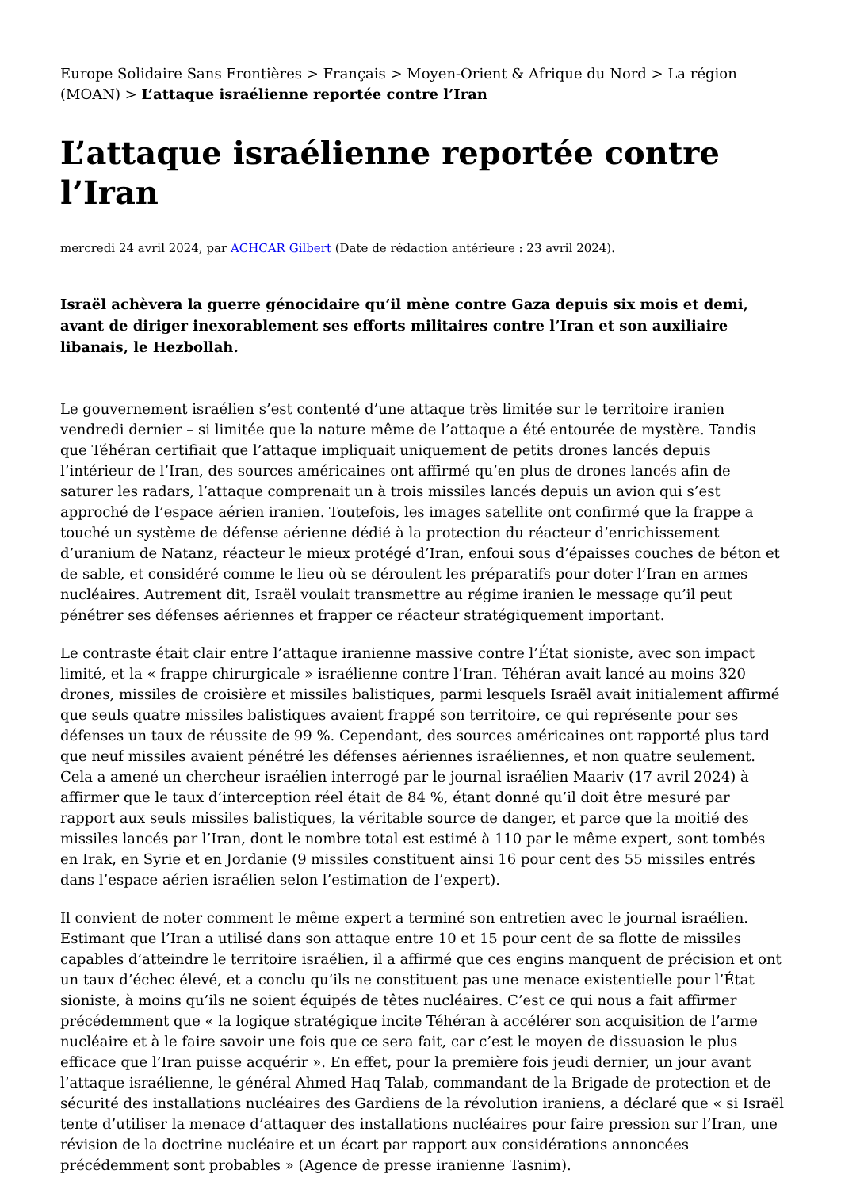Europe Solidaire Sans Frontières > Français > Moyen-Orient & Afrique du Nord > La région (MOAN) > L’attaque israélienne reportée contre l’Iran
L’attaque israélienne reportée contre l’Iran
mercredi 24 avril 2024, par ACHCAR Gilbert (Date de rédaction antérieure : 23 avril 2024).
Israël achèvera la guerre génocidaire qu’il mène contre Gaza depuis six mois et demi, avant de diriger inexorablement ses efforts militaires contre l’Iran et son auxiliaire libanais, le Hezbollah.
Le gouvernement israélien s’est contenté d’une attaque très limitée sur le territoire iranien vendredi dernier – si limitée que la nature même de l’attaque a été entourée de mystère. Tandis que Téhéran certifiait que l’attaque impliquait uniquement de petits drones lancés depuis l’intérieur de l’Iran, des sources américaines ont affirmé qu’en plus de drones lancés afin de saturer les radars, l’attaque comprenait un à trois missiles lancés depuis un avion qui s’est approché de l’espace aérien iranien. Toutefois, les images satellite ont confirmé que la frappe a touché un système de défense aérienne dédié à la protection du réacteur d’enrichissement d’uranium de Natanz, réacteur le mieux protégé d’Iran, enfoui sous d’épaisses couches de béton et de sable, et considéré comme le lieu où se déroulent les préparatifs pour doter l’Iran en armes nucléaires. Autrement dit, Israël voulait transmettre au régime iranien le message qu’il peut pénétrer ses défenses aériennes et frapper ce réacteur stratégiquement important.
Le contraste était clair entre l’attaque iranienne massive contre l’État sioniste, avec son impact limité, et la « frappe chirurgicale » israélienne contre l’Iran. Téhéran avait lancé au moins 320 drones, missiles de croisière et missiles balistiques, parmi lesquels Israël avait initialement affirmé que seuls quatre missiles balistiques avaient frappé son territoire, ce qui représente pour ses défenses un taux de réussite de 99 %. Cependant, des sources américaines ont rapporté plus tard que neuf missiles avaient pénétré les défenses aériennes israéliennes, et non quatre seulement. Cela a amené un chercheur israélien interrogé par le journal israélien Maariv (17 avril 2024) à affirmer que le taux d’interception réel était de 84 %, étant donné qu’il doit être mesuré par rapport aux seuls missiles balistiques, la véritable source de danger, et parce que la moitié des missiles lancés par l’Iran, dont le nombre total est estimé à 110 par le même expert, sont tombés en Irak, en Syrie et en Jordanie (9 missiles constituent ainsi 16 pour cent des 55 missiles entrés dans l’espace aérien israélien selon l’estimation de l’expert).
Il convient de noter comment le même expert a terminé son entretien avec le journal israélien. Estimant que l’Iran a utilisé dans son attaque entre 10 et 15 pour cent de sa flotte de missiles capables d’atteindre le territoire israélien, il a affirmé que ces engins manquent de précision et ont un taux d’échec élevé, et a conclu qu’ils ne constituent pas une menace existentielle pour l’État sioniste, à moins qu’ils ne soient équipés de têtes nucléaires. C’est ce qui nous a fait affirmer précédemment que « la logique stratégique incite Téhéran à accélérer son acquisition de l’arme nucléaire et à le faire savoir une fois que ce sera fait, car c’est le moyen de dissuasion le plus efficace que l’Iran puisse acquérir ». En effet, pour la première fois jeudi dernier, un jour avant l’attaque israélienne, le général Ahmed Haq Talab, commandant de la Brigade de protection et de sécurité des installations nucléaires des Gardiens de la révolution iraniens, a déclaré que « si Israël tente d’utiliser la menace d’attaquer des installations nucléaires pour faire pression sur l’Iran, une révision de la doctrine nucléaire et un écart par rapport aux considérations annoncées précédemment sont probables » (Agence de presse iranienne Tasnim).